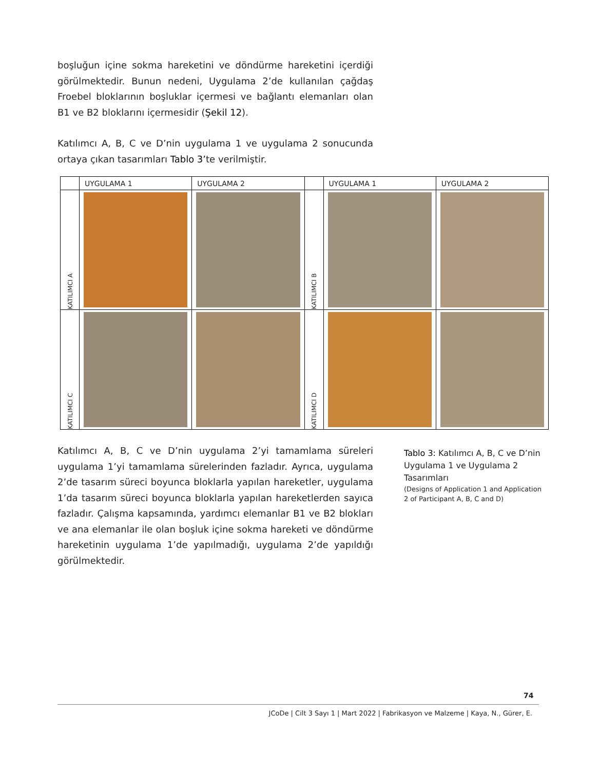boşluğun içine sokma hareketini ve döndürme hareketini içerdiği görülmektedir. Bunun nedeni, Uygulama 2’de kullanılan çağdaş Froebel bloklarının boşluklar içermesi ve bağlantı elemanları olan B1 ve B2 bloklarını içermesidir (Şekil 12).
Katılımcı A, B, C ve D’nin uygulama 1 ve uygulama 2 sonucunda ortaya çıkan tasarımları Tablo 3’te verilmiştir.
| | UYGULAMA 1 | UYGULAMA 2 | | UYGULAMA 1 | UYGULAMA 2 |
| --- | --- | --- | --- | --- | --- |
| KATILIMCI A | | | KATILIMCI B | | |
| KATILIMCI C | | | KATILIMCI D | | |
Katılımcı A, B, C ve D’nin uygulama 2’yi tamamlama süreleri uygulama 1’yi tamamlama sürelerinden fazladır. Ayrıca, uygulama 2’de tasarım süreci boyunca bloklarla yapılan hareketler, uygulama 1’da tasarım süreci boyunca bloklarla yapılan hareketlerden sayıca fazladır. Çalışma kapsamında, yardımcı elemanlar B1 ve B2 blokları ve ana elemanlar ile olan boşluk içine sokma hareketi ve döndürme hareketinin uygulama 1’de yapılmadığı, uygulama 2’de yapıldığı görülmektedir.
Tablo 3: Katılımcı A, B, C ve D’nin Uygulama 1 ve Uygulama 2 Tasarımları
(Designs of Application 1 and Application 2 of Participant A, B, C and D)
74
JCoDe | Cilt 3 Sayı 1 | Mart 2022 | Fabrikasyon ve Malzeme | Kaya, N., Gürer, E.